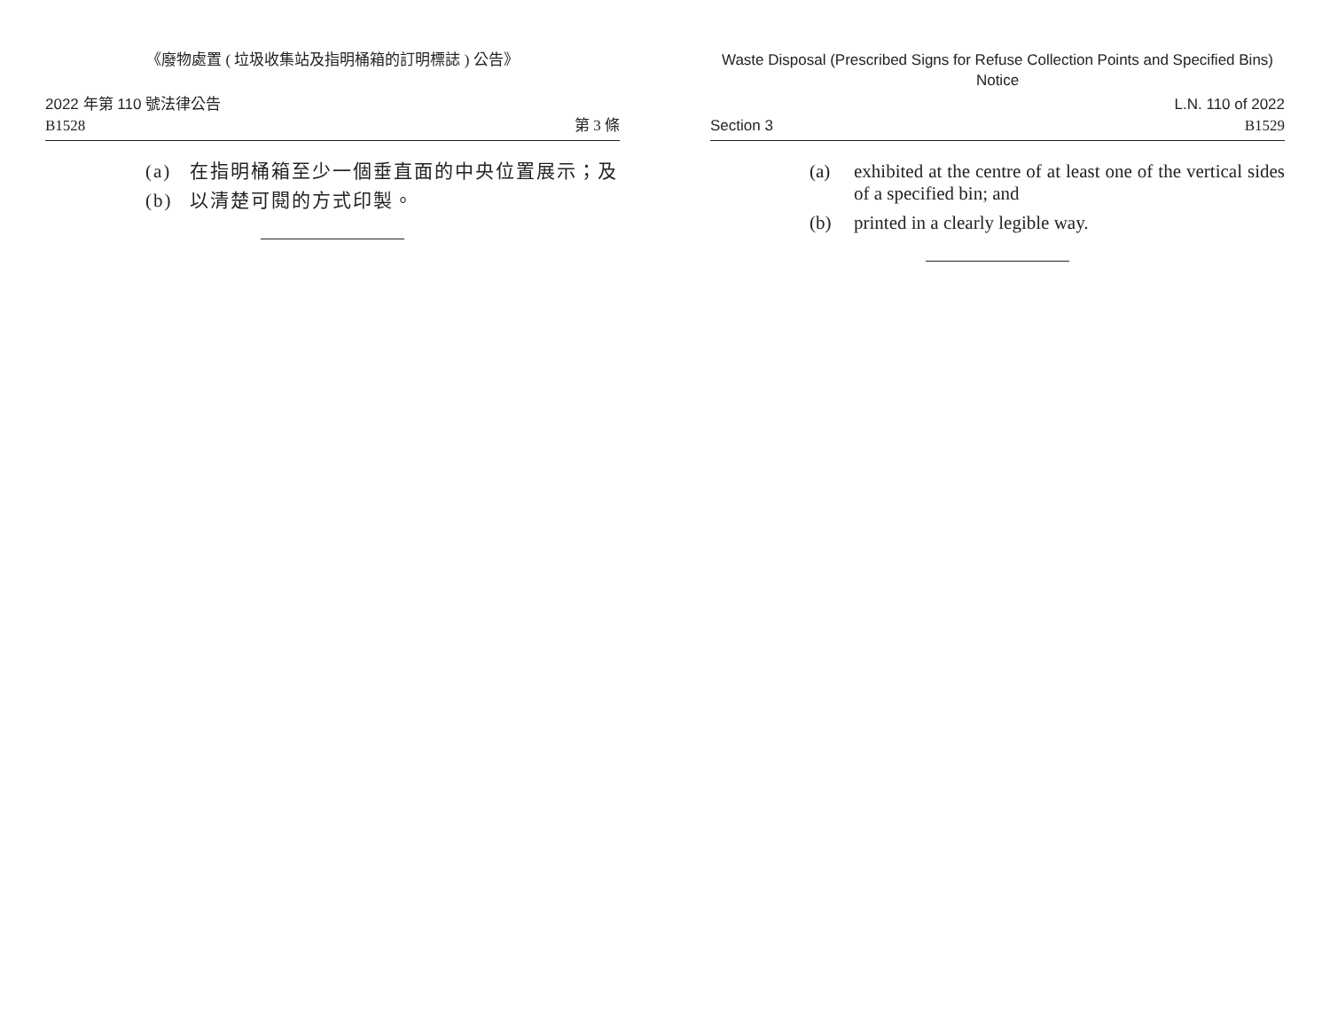《廢物處置 ( 垃圾收集站及指明桶箱的訂明標誌 ) 公告》
2022 年第 110 號法律公告
B1528
第 3 條
(a) 在指明桶箱至少一個垂直面的中央位置展示；及
(b) 以清楚可閱的方式印製。
Waste Disposal (Prescribed Signs for Refuse Collection Points and Specified Bins) Notice
Section 3
L.N. 110 of 2022
B1529
(a) exhibited at the centre of at least one of the vertical sides of a specified bin; and
(b) printed in a clearly legible way.